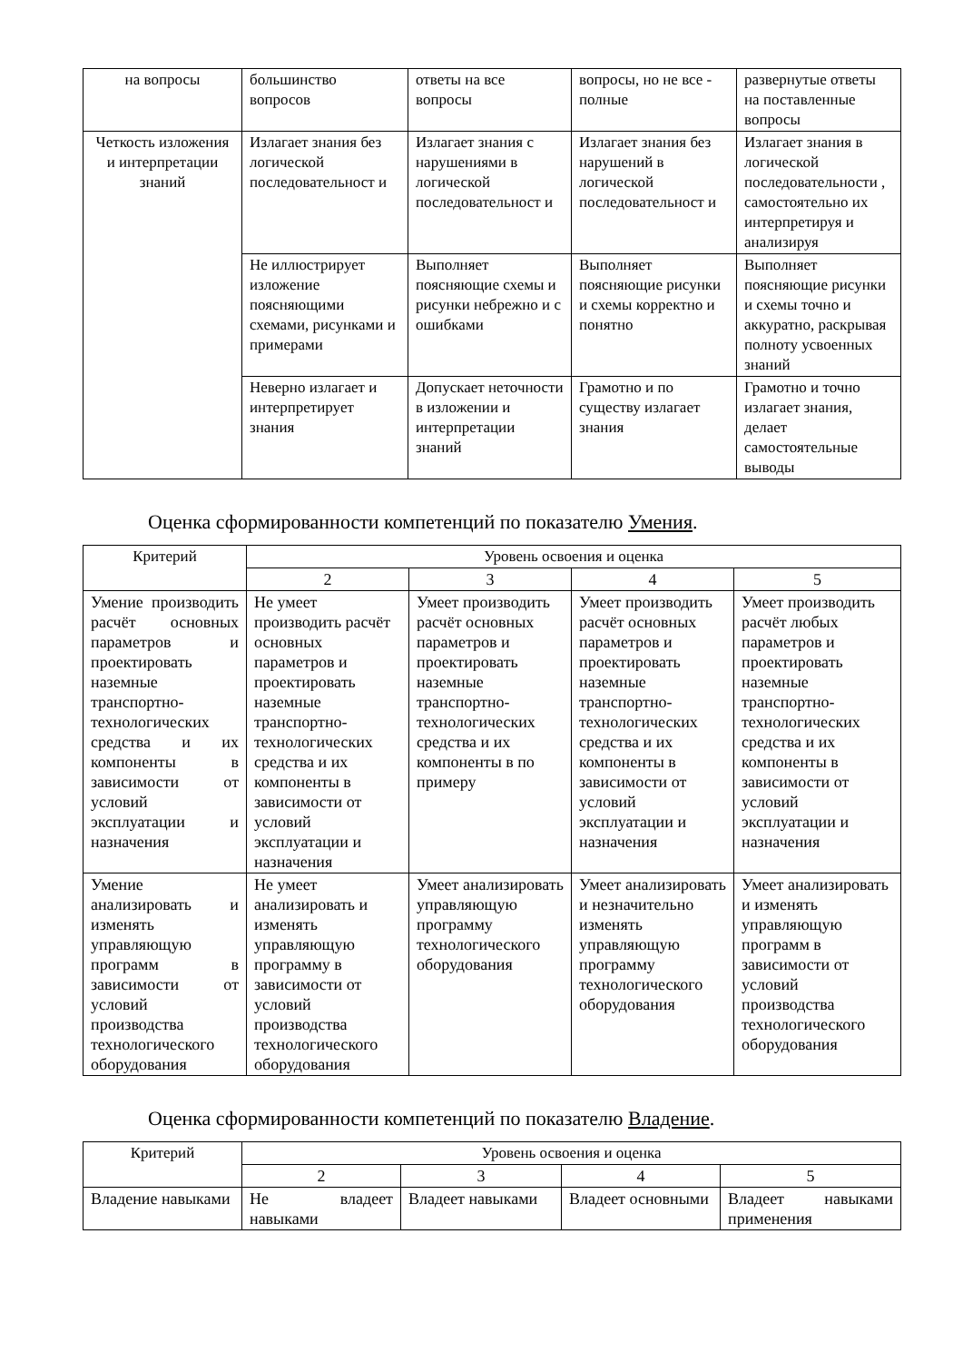| на вопросы | большинство вопросов | ответы на все вопросы | вопросы, но не все - полные | развернутые ответы на поставленные вопросы |
| Четкость изложения и интерпретации знаний | Излагает знания без логической последовательност и | Излагает знания с нарушениями в логической последовательност и | Излагает знания без нарушений в логической последовательност и | Излагает знания в логической последовательности , самостоятельно их интерпретируя и анализируя |
| | Не иллюстрирует изложение поясняющими схемами, рисунками и примерами | Выполняет поясняющие схемы и рисунки небрежно и с ошибками | Выполняет поясняющие рисунки и схемы корректно и понятно | Выполняет поясняющие рисунки и схемы точно и аккуратно, раскрывая полноту усвоенных знаний |
| | Неверно излагает и интерпретирует знания | Допускает неточности в изложении и интерпретации знаний | Грамотно и по существу излагает знания | Грамотно и точно излагает знания, делает самостоятельные выводы |
Оценка сформированности компетенций по показателю Умения.
| Критерий | Уровень освоения и оценка | | | |
| | 2 | 3 | 4 | 5 |
| Умение производить расчёт основных параметров и проектировать наземные транспортно-технологических средства и их компоненты в зависимости от условий эксплуатации и назначения | Не умеет производить расчёт основных параметров и проектировать наземные транспортно-технологических средства и их компоненты в зависимости от условий эксплуатации и назначения | Умеет производить расчёт основных параметров и проектировать наземные транспортно-технологических средства и их компоненты в по примеру | Умеет производить расчёт основных параметров и проектировать наземные транспортно-технологических средства и их компоненты в зависимости от условий эксплуатации и назначения | Умеет производить расчёт любых параметров и проектировать наземные транспортно-технологических средства и их компоненты в зависимости от условий эксплуатации и назначения |
| Умение анализировать и изменять управляющую программ в зависимости от условий производства технологического оборудования | Не умеет анализировать и изменять управляющую программу в зависимости от условий производства технологического оборудования | Умеет анализировать управляющую программу технологического оборудования | Умеет анализировать и незначительно изменять управляющую программу технологического оборудования | Умеет анализировать и изменять управляющую программ в зависимости от условий производства технологического оборудования |
Оценка сформированности компетенций по показателю Владение.
| Критерий | Уровень освоения и оценка | | | |
| | 2 | 3 | 4 | 5 |
| Владение навыками | Не владеет навыками | Владеет навыками | Владеет основными | Владеет навыками применения |